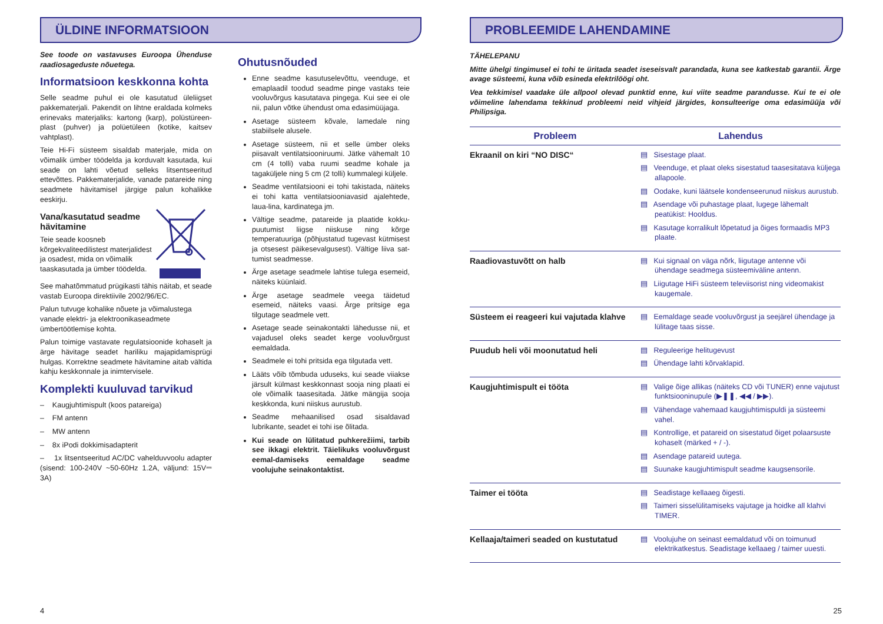ÜLDINE INFORMATSIOON
See toode on vastavuses Euroopa Ühenduse raadiosageduste nõuetega.
Informatsioon keskkonna kohta
Selle seadme puhul ei ole kasutatud üleliigset pakkematerjali. Pakendit on lihtne eraldada kolmeks erinevaks materjaliks: kartong (karp), polüstüreen-plast (puhver) ja polüetüleen (kotike, kaitsev vahtplast).
Teie Hi-Fi süsteem sisaldab materjale, mida on võimalik ümber töödelda ja korduvalt kasutada, kui seade on lahti võetud selleks litsentseeritud ettevõttes. Pakkematerjalide, vanade patareide ning seadmete hävitamisel järgige palun kohalikke eeskirju.
Vana/kasutatud seadme hävitamine
Teie seade koosneb kõrgekvaliteedilistest materjalidest ja osadest, mida on võimalik taaskasutada ja ümber töödelda.
See mahatõmmatud prügikasti tähis näitab, et seade vastab Euroopa direktiivile 2002/96/EC.
Palun tutvuge kohalike nõuete ja võimalustega vanade elektri- ja elektroonikaseadmete ümbertöötlemise kohta.
Palun toimige vastavate regulatsioonide kohaselt ja ärge hävitage seadet hariliku majapidamisprügi hulgas. Korrektne seadmete hävitamine aitab vältida kahju keskkonnale ja inimtervisele.
Komplekti kuuluvad tarvikud
– Kaugjuhtimispult (koos patareiga)
– FM antenn
– MW antenn
– 8x iPodi dokkimisadapterit
– 1x litsentseeritud AC/DC vahelduvvoolu adapter (sisend: 100-240V ~50-60Hz 1.2A, väljund: 15V⎓ 3A)
Ohutusnõuded
Enne seadme kasutuselevõttu, veenduge, et emaplaadil toodud seadme pinge vastaks teie vooluvõrgus kasutatava pingega. Kui see ei ole nii, palun võtke ühendust oma edasimüüjaga.
Asetage süsteem kõvale, lamedale ning stabiilsele alusele.
Asetage süsteem, nii et selle ümber oleks piisavalt ventilatsiooniruumi. Jätke vähemalt 10 cm (4 tolli) vaba ruumi seadme kohale ja tagaküljele ning 5 cm (2 tolli) kummalegi küljele.
Seadme ventilatsiooni ei tohi takistada, näiteks ei tohi katta ventilatsiooniavasid ajalehtede, laua-lina, kardinatega jm.
Vältige seadme, patareide ja plaatide kokku-puutumist liigse niiskuse ning kõrge temperatuuriga (põhjustatud tugevast kütmisest ja otsesest päikesevalgusest). Vältige liiva sat-tumist seadmesse.
Ärge asetage seadmele lahtise tulega esemeid, näiteks küünlaid.
Ärge asetage seadmele veega täidetud esemeid, näiteks vaasi. Ärge pritsige ega tilgutage seadmele vett.
Asetage seade seinakontakti lähedusse nii, et vajadusel oleks seadet kerge vooluvõrgust eemaldada.
Seadmele ei tohi pritsida ega tilgutada vett.
Lääts võib tõmbuda uduseks, kui seade viiakse järsult külmast keskkonnast sooja ning plaati ei ole võimalik taasesitada. Jätke mängija sooja keskkonda, kuni niiskus aurustub.
Seadme mehaanilised osad sisaldavad lubrikante, seadet ei tohi ise õlitada.
Kui seade on lülitatud puhkerežiimi, tarbib see ikkagi elektrit. Täielikuks vooluvõrgust eemal-damiseks eemaldage seadme voolujuhe seinakontaktist.
4
PROBLEEMIDE LAHENDAMINE
TÄHELEPANU
Mitte ühelgi tingimusel ei tohi te üritada seadet iseseisvalt parandada, kuna see katkestab garantii. Ärge avage süsteemi, kuna võib esineda elektrilöögi oht.
Vea tekkimisel vaadake üle allpool olevad punktid enne, kui viite seadme parandusse. Kui te ei ole võimeline lahendama tekkinud probleemi neid vihjeid järgides, konsulteerige oma edasimüüja või Philipsiga.
| Probleem | Lahendus |
| --- | --- |
| Ekraanil on kiri “NO DISC“ | ▤ Sisestage plaat. ▤ Veenduge, et plaat oleks sisestatud taasesitatava küljega allapoole. ▤ Oodake, kuni läätsele kondenseerunud niiskus aurustub. ▤ Asendage või puhastage plaat, lugege lähemalt peatükist: Hooldus. ▤ Kasutage korralikult lõpetatud ja õiges formaadis MP3 plaate. |
| Raadiovastuvõtt on halb | ▤ Kui signaal on väga nõrk, liigutage antenne või ühendage seadmega süsteemiväline antenn. ▤ Liigutage HiFi süsteem televiisorist ning videomakist kaugemale. |
| Süsteem ei reageeri kui vajutada klahve | ▤ Eemaldage seade vooluvõrgust ja seejärel ühendage ja lülitage taas sisse. |
| Puudub heli või moonutatud heli | ▤ Reguleerige helitugevust ▤ Ühendage lahti kõrvaklapid. |
| Kaugjuhtimispult ei tööta | ▤ Valige õige allikas (näiteks CD või TUNER) enne vajutust funktsiooninupule (▶❚❚, ◀◀ / ▶▶). ▤ Vähendage vahemaad kaugjuhtimispuldi ja süsteemi vahel. ▤ Kontrollige, et patareid on sisestatud õiget polaarsuste kohaselt (märked + / -). ▤ Asendage patareid uutega. ▤ Suunake kaugjuhtimispult seadme kaugsensorile. |
| Taimer ei tööta | ▤ Seadistage kellaaeg õigesti. ▤ Taimeri sisselülitamiseks vajutage ja hoidke all klahvi TIMER. |
| Kellaaja/taimeri seaded on kustutatud | ▤ Voolujuhe on seinast eemaldatud või on toimunud elektrikatkestus. Seadistage kellaaeg / taimer uuesti. |
25